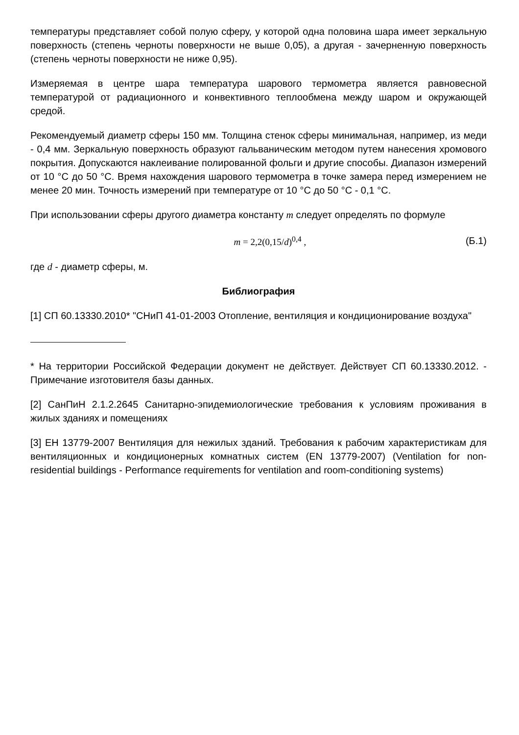температуры представляет собой полую сферу, у которой одна половина шара имеет зеркальную поверхность (степень черноты поверхности не выше 0,05), а другая - зачерненную поверхность (степень черноты поверхности не ниже 0,95).
Измеряемая в центре шара температура шарового термометра является равновесной температурой от радиационного и конвективного теплообмена между шаром и окружающей средой.
Рекомендуемый диаметр сферы 150 мм. Толщина стенок сферы минимальная, например, из меди - 0,4 мм. Зеркальную поверхность образуют гальваническим методом путем нанесения хромового покрытия. Допускаются наклеивание полированной фольги и другие способы. Диапазон измерений от 10 °С до 50 °С. Время нахождения шарового термометра в точке замера перед измерением не менее 20 мин. Точность измерений при температуре от 10 °С до 50 °С - 0,1 °С.
При использовании сферы другого диаметра константу m следует определять по формуле
m = 2,2(0,15/d)<sup>0,4</sup> , (Б.1)
где d - диаметр сферы, м.
Библиография
[1] СП 60.13330.2010* "СНиП 41-01-2003 Отопление, вентиляция и кондиционирование воздуха"
* На территории Российской Федерации документ не действует. Действует СП 60.13330.2012. - Примечание изготовителя базы данных.
[2] СанПиН 2.1.2.2645 Санитарно-эпидемиологические требования к условиям проживания в жилых зданиях и помещениях
[3] ЕН 13779-2007 Вентиляция для нежилых зданий. Требования к рабочим характеристикам для вентиляционных и кондиционерных комнатных систем (EN 13779-2007) (Ventilation for non-residential buildings - Performance requirements for ventilation and room-conditioning systems)